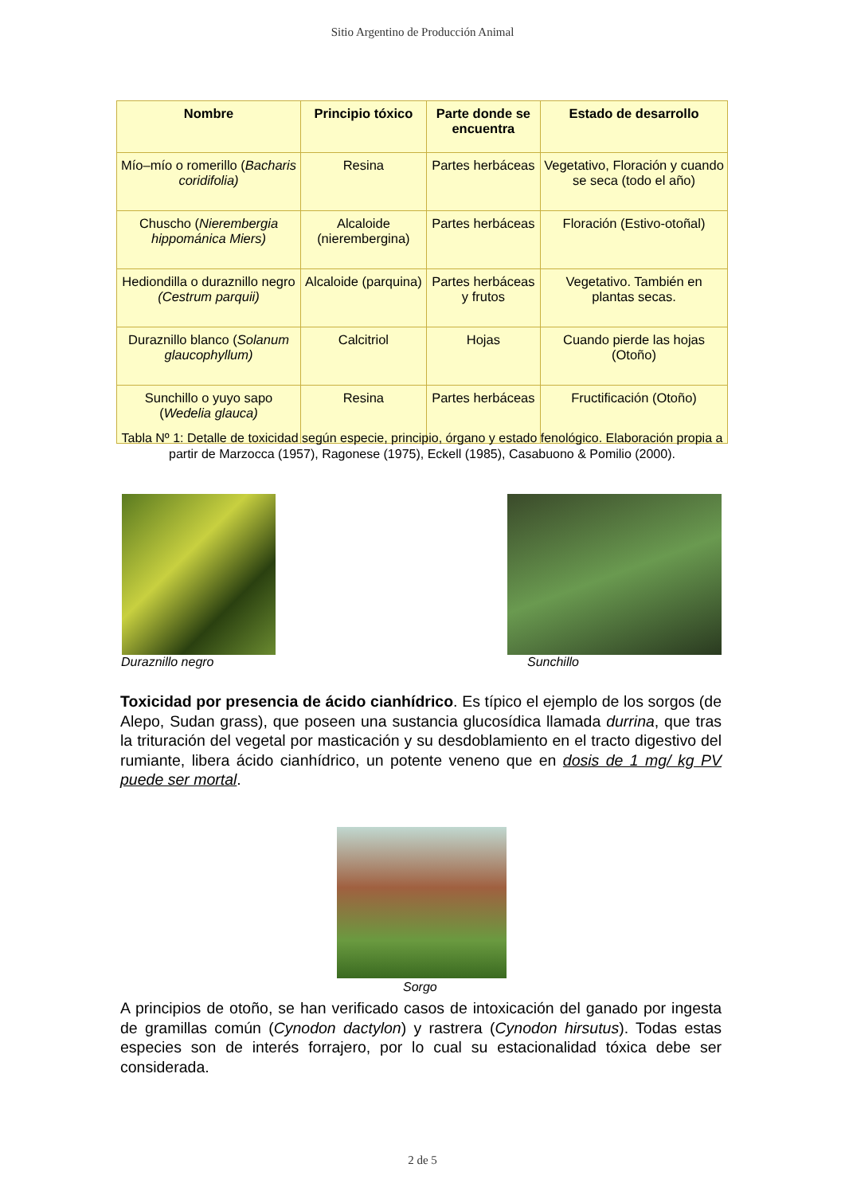Sitio Argentino de Producción Animal
| Nombre | Principio tóxico | Parte donde se encuentra | Estado de desarrollo |
| --- | --- | --- | --- |
| Mío–mío o romerillo ( Bacharis coridifolia) | Resina | Partes herbáceas | Vegetativo, Floración y cuando se seca (todo el año) |
| Chuscho ( Nierembergia hippománica Miers) | Alcaloide (nierembergina) | Partes herbáceas | Floración (Estivo-otoñal) |
| Hediondilla o duraznillo negro (Cestrum parquii) | Alcaloide (parquina) | Partes herbáceas y frutos | Vegetativo. También en plantas secas. |
| Duraznillo blanco ( Solanum glaucophyllum) | Calcitriol | Hojas | Cuando pierde las hojas (Otoño) |
| Sunchillo o yuyo sapo ( Wedelia glauca) | Resina | Partes herbáceas | Fructificación (Otoño) |
Tabla Nº 1: Detalle de toxicidad según especie, principio, órgano y estado fenológico. Elaboración propia a partir de Marzocca (1957), Ragonese (1975), Eckell (1985), Casabuono & Pomilio (2000).
Duraznillo negro Sunchillo
Toxicidad por presencia de ácido cianhídrico. Es típico el ejemplo de los sorgos (de Alepo, Sudan grass), que poseen una sustancia glucosídica llamada durrina, que tras la trituración del vegetal por masticación y su desdoblamiento en el tracto digestivo del rumiante, libera ácido cianhídrico, un potente veneno que en dosis de 1 mg/ kg PV puede ser mortal.
Sorgo
A principios de otoño, se han verificado casos de intoxicación del ganado por ingesta de gramillas común (Cynodon dactylon) y rastrera (Cynodon hirsutus). Todas estas especies son de interés forrajero, por lo cual su estacionalidad tóxica debe ser considerada.
2 de 5